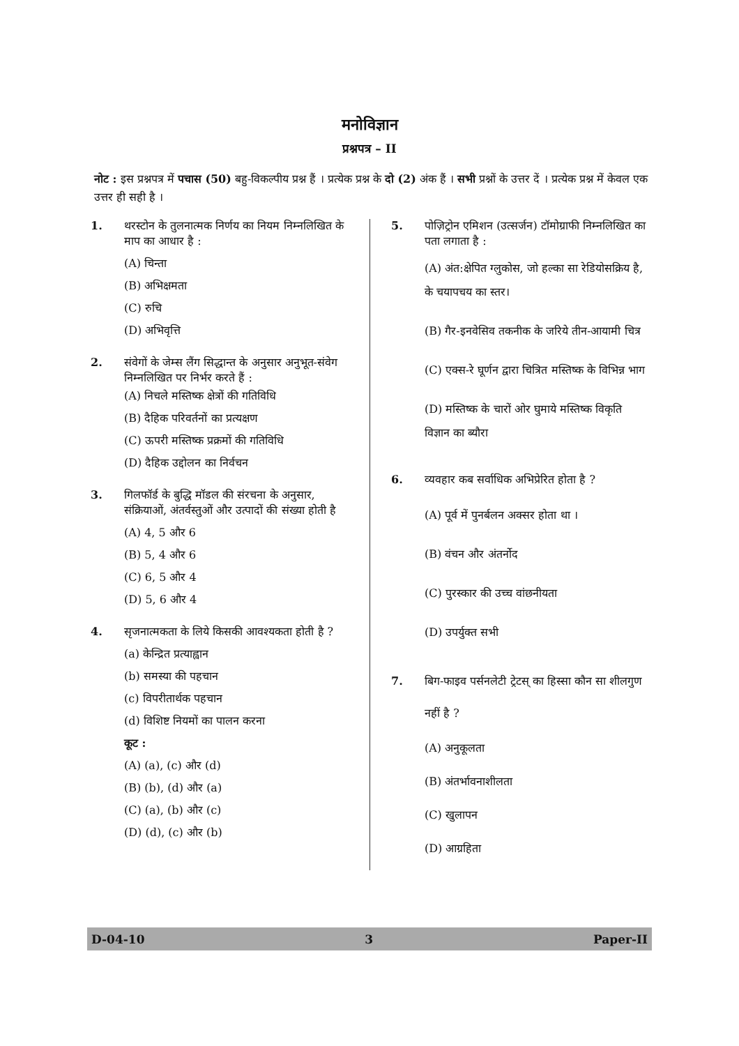मनोविज्ञान
प्रश्नपत्र – II
नोट : इस प्रश्नपत्र में पचास (50) बहु-विकल्पीय प्रश्न हैं । प्रत्येक प्रश्न के दो (2) अंक हैं । सभी प्रश्नों के उत्तर दें । प्रत्येक प्रश्न में केवल एक उत्तर ही सही है ।
1. थरस्टोन के तुलनात्मक निर्णय का नियम निम्नलिखित के माप का आधार है :
(A) चिन्ता
(B) अभिक्षमता
(C) रुचि
(D) अभिवृत्ति
2. संवेगों के जेम्स लैंग सिद्धान्त के अनुसार अनुभूत-संवेग निम्नलिखित पर निर्भर करते हैं :
(A) निचले मस्तिष्क क्षेत्रों की गतिविधि
(B) दैहिक परिवर्तनों का प्रत्यक्षण
(C) ऊपरी मस्तिष्क प्रक्रमों की गतिविधि
(D) दैहिक उद्दोलन का निर्वचन
3. गिलफॉर्ड के बुद्धि मॉडल की संरचना के अनुसार, संक्रियाओं, अंतर्वस्तुओं और उत्पादों की संख्या होती है
(A) 4, 5 और 6
(B) 5, 4 और 6
(C) 6, 5 और 4
(D) 5, 6 और 4
4. सृजनात्मकता के लिये किसकी आवश्यकता होती है ?
(a) केन्द्रित प्रत्याह्वान
(b) समस्या की पहचान
(c) विपरीतार्थक पहचान
(d) विशिष्ट नियमों का पालन करना
कूट :
(A) (a), (c) और (d)
(B) (b), (d) और (a)
(C) (a), (b) और (c)
(D) (d), (c) और (b)
5. पोज़िट्रोन एमिशन (उत्सर्जन) टॉमोग्राफी निम्नलिखित का पता लगाता है :
(A) अंत:क्षेपित ग्लुकोस, जो हल्का सा रेडियोसक्रिय है, के चयापचय का स्तर।
(B) गैर-इनवेसिव तकनीक के जरिये तीन-आयामी चित्र
(C) एक्स-रे घूर्णन द्वारा चित्रित मस्तिष्क के विभिन्न भाग
(D) मस्तिष्क के चारों ओर घुमाये मस्तिष्क विकृति विज्ञान का ब्यौरा
6. व्यवहार कब सर्वाधिक अभिप्रेरित होता है ?
(A) पूर्व में पुनर्बलन अक्सर होता था ।
(B) वंचन और अंतर्नोद
(C) पुरस्कार की उच्च वांछनीयता
(D) उपर्युक्त सभी
7. बिग-फाइव पर्सनलेटी ट्रेटस् का हिस्सा कौन सा शीलगुण नहीं है ?
(A) अनुकूलता
(B) अंतर्भावनाशीलता
(C) खुलापन
(D) आग्रहिता
D-04-10 3 Paper-II